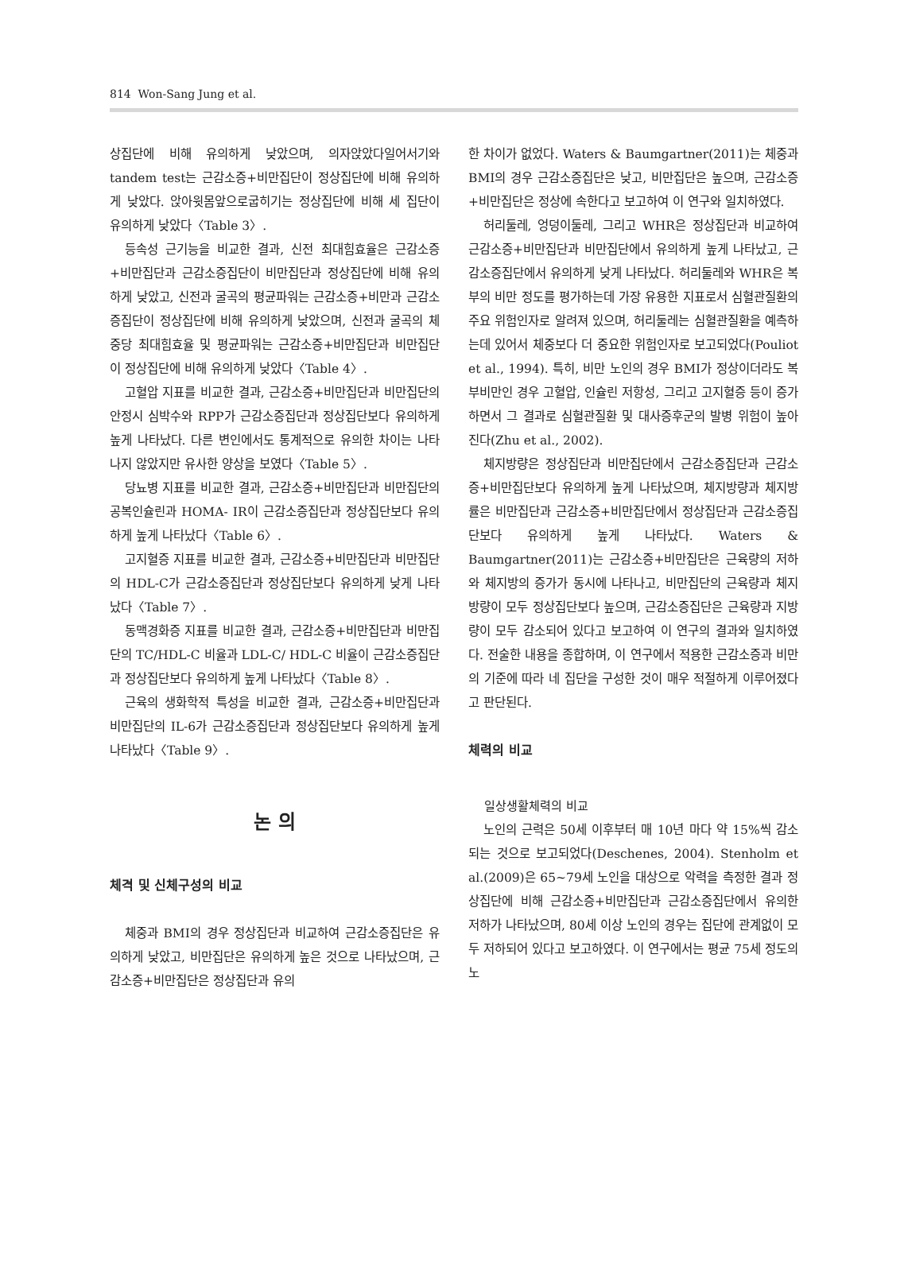814 Won-Sang Jung et al.
상집단에 비해 유의하게 낮았으며, 의자앉았다일어서기와 tandem test는 근감소증+비만집단이 정상집단에 비해 유의하게 낮았다. 앉아윗몸앞으로굽히기는 정상집단에 비해 세 집단이 유의하게 낮았다〈Table 3〉.
등속성 근기능을 비교한 결과, 신전 최대힘효율은 근감소증+비만집단과 근감소증집단이 비만집단과 정상집단에 비해 유의하게 낮았고, 신전과 굴곡의 평균파워는 근감소증+비만과 근감소증집단이 정상집단에 비해 유의하게 낮았으며, 신전과 굴곡의 체중당 최대힘효율 및 평균파워는 근감소증+비만집단과 비만집단이 정상집단에 비해 유의하게 낮았다〈Table 4〉.
고혈압 지표를 비교한 결과, 근감소증+비만집단과 비만집단의 안정시 심박수와 RPP가 근감소증집단과 정상집단보다 유의하게 높게 나타났다. 다른 변인에서도 통계적으로 유의한 차이는 나타나지 않았지만 유사한 양상을 보였다〈Table 5〉.
당뇨병 지표를 비교한 결과, 근감소증+비만집단과 비만집단의 공복인슐린과 HOMA- IR이 근감소증집단과 정상집단보다 유의하게 높게 나타났다〈Table 6〉.
고지혈증 지표를 비교한 결과, 근감소증+비만집단과 비만집단의 HDL-C가 근감소증집단과 정상집단보다 유의하게 낮게 나타났다〈Table 7〉.
동맥경화증 지표를 비교한 결과, 근감소증+비만집단과 비만집단의 TC/HDL-C 비율과 LDL-C/ HDL-C 비율이 근감소증집단과 정상집단보다 유의하게 높게 나타났다〈Table 8〉.
근육의 생화학적 특성을 비교한 결과, 근감소증+비만집단과 비만집단의 IL-6가 근감소증집단과 정상집단보다 유의하게 높게 나타났다〈Table 9〉.
논 의
체격 및 신체구성의 비교
체중과 BMI의 경우 정상집단과 비교하여 근감소증집단은 유의하게 낮았고, 비만집단은 유의하게 높은 것으로 나타났으며, 근감소증+비만집단은 정상집단과 유의
한 차이가 없었다. Waters & Baumgartner(2011)는 체중과 BMI의 경우 근감소증집단은 낮고, 비만집단은 높으며, 근감소증+비만집단은 정상에 속한다고 보고하여 이 연구와 일치하였다.
허리둘레, 엉덩이둘레, 그리고 WHR은 정상집단과 비교하여 근감소증+비만집단과 비만집단에서 유의하게 높게 나타났고, 근감소증집단에서 유의하게 낮게 나타났다. 허리둘레와 WHR은 복부의 비만 정도를 평가하는데 가장 유용한 지표로서 심혈관질환의 주요 위험인자로 알려져 있으며, 허리둘레는 심혈관질환을 예측하는데 있어서 체중보다 더 중요한 위험인자로 보고되었다(Pouliot et al., 1994). 특히, 비만 노인의 경우 BMI가 정상이더라도 복부비만인 경우 고혈압, 인슐린 저항성, 그리고 고지혈증 등이 증가하면서 그 결과로 심혈관질환 및 대사증후군의 발병 위험이 높아진다(Zhu et al., 2002).
체지방량은 정상집단과 비만집단에서 근감소증집단과 근감소증+비만집단보다 유의하게 높게 나타났으며, 체지방량과 체지방률은 비만집단과 근감소증+비만집단에서 정상집단과 근감소증집단보다 유의하게 높게 나타났다. Waters & Baumgartner(2011)는 근감소증+비만집단은 근육량의 저하와 체지방의 증가가 동시에 나타나고, 비만집단의 근육량과 체지방량이 모두 정상집단보다 높으며, 근감소증집단은 근육량과 지방량이 모두 감소되어 있다고 보고하여 이 연구의 결과와 일치하였다. 전술한 내용을 종합하며, 이 연구에서 적용한 근감소증과 비만의 기준에 따라 네 집단을 구성한 것이 매우 적절하게 이루어졌다고 판단된다.
체력의 비교
일상생활체력의 비교
노인의 근력은 50세 이후부터 매 10년 마다 약 15%씩 감소되는 것으로 보고되었다(Deschenes, 2004). Stenholm et al.(2009)은 65~79세 노인을 대상으로 악력을 측정한 결과 정상집단에 비해 근감소증+비만집단과 근감소증집단에서 유의한 저하가 나타났으며, 80세 이상 노인의 경우는 집단에 관계없이 모두 저하되어 있다고 보고하였다. 이 연구에서는 평균 75세 정도의 노